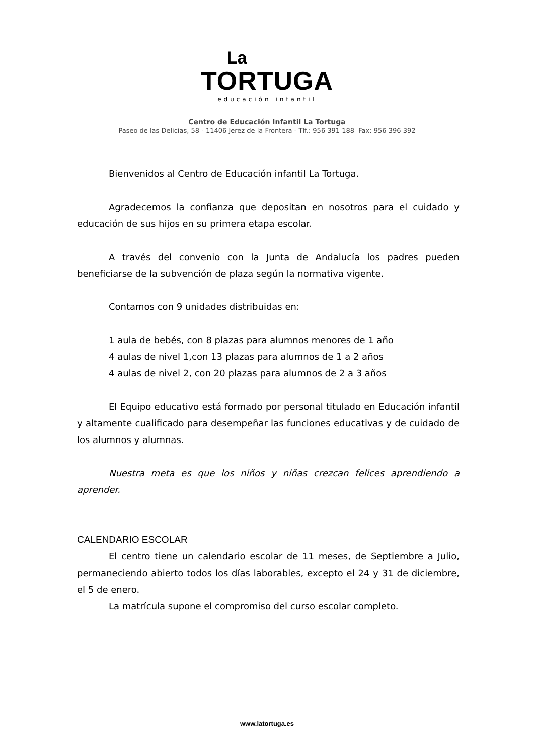La
TORTUGA
educación infantil
Centro de Educación Infantil La Tortuga
Paseo de las Delicias, 58 - 11406 Jerez de la Frontera - Tlf.: 956 391 188 Fax: 956 396 392
Bienvenidos al Centro de Educación infantil La Tortuga.
Agradecemos la confianza que depositan en nosotros para el cuidado y educación de sus hijos en su primera etapa escolar.
A través del convenio con la Junta de Andalucía los padres pueden beneficiarse de la subvención de plaza según la normativa vigente.
Contamos con 9 unidades distribuidas en:
1 aula de bebés, con 8 plazas para alumnos menores de 1 año
4 aulas de nivel 1,con 13 plazas para alumnos de 1 a 2 años
4 aulas de nivel 2, con 20 plazas para alumnos de 2 a 3 años
El Equipo educativo está formado por personal titulado en Educación infantil y altamente cualificado para desempeñar las funciones educativas y de cuidado de los alumnos y alumnas.
Nuestra meta es que los niños y niñas crezcan felices aprendiendo a aprender.
CALENDARIO ESCOLAR
El centro tiene un calendario escolar de 11 meses, de Septiembre a Julio, permaneciendo abierto todos los días laborables, excepto el 24 y 31 de diciembre, el 5 de enero.
La matrícula supone el compromiso del curso escolar completo.
www.latortuga.es